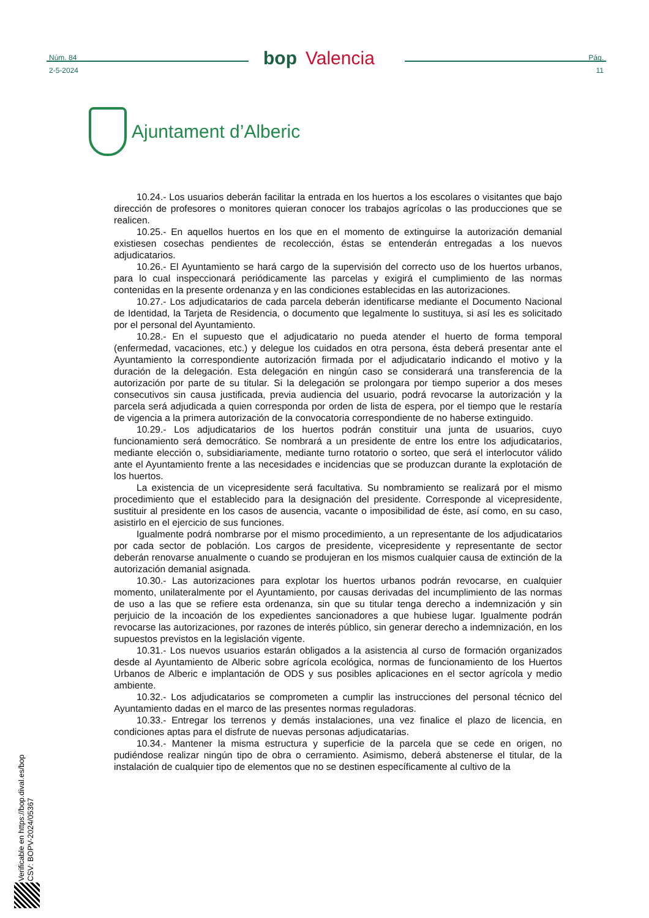Núm. 84
2-5-2024
bop Valencia
Pág.
11
Ajuntament d’Alberic
10.24.- Los usuarios deberán facilitar la entrada en los huertos a los escolares o visitantes que bajo dirección de profesores o monitores quieran conocer los trabajos agrícolas o las producciones que se realicen.
10.25.- En aquellos huertos en los que en el momento de extinguirse la autorización demanial existiesen cosechas pendientes de recolección, éstas se entenderán entregadas a los nuevos adjudicatarios.
10.26.- El Ayuntamiento se hará cargo de la supervisión del correcto uso de los huertos urbanos, para lo cual inspeccionará periódicamente las parcelas y exigirá el cumplimiento de las normas contenidas en la presente ordenanza y en las condiciones establecidas en las autorizaciones.
10.27.- Los adjudicatarios de cada parcela deberán identificarse mediante el Documento Nacional de Identidad, la Tarjeta de Residencia, o documento que legalmente lo sustituya, si así les es solicitado por el personal del Ayuntamiento.
10.28.- En el supuesto que el adjudicatario no pueda atender el huerto de forma temporal (enfermedad, vacaciones, etc.) y delegue los cuidados en otra persona, ésta deberá presentar ante el Ayuntamiento la correspondiente autorización firmada por el adjudicatario indicando el motivo y la duración de la delegación. Esta delegación en ningún caso se considerará una transferencia de la autorización por parte de su titular. Si la delegación se prolongara por tiempo superior a dos meses consecutivos sin causa justificada, previa audiencia del usuario, podrá revocarse la autorización y la parcela será adjudicada a quien corresponda por orden de lista de espera, por el tiempo que le restaría de vigencia a la primera autorización de la convocatoria correspondiente de no haberse extinguido.
10.29.- Los adjudicatarios de los huertos podrán constituir una junta de usuarios, cuyo funcionamiento será democrático. Se nombrará a un presidente de entre los entre los adjudicatarios, mediante elección o, subsidiariamente, mediante turno rotatorio o sorteo, que será el interlocutor válido ante el Ayuntamiento frente a las necesidades e incidencias que se produzcan durante la explotación de los huertos.
La existencia de un vicepresidente será facultativa. Su nombramiento se realizará por el mismo procedimiento que el establecido para la designación del presidente. Corresponde al vicepresidente, sustituir al presidente en los casos de ausencia, vacante o imposibilidad de éste, así como, en su caso, asistirlo en el ejercicio de sus funciones.
Igualmente podrá nombrarse por el mismo procedimiento, a un representante de los adjudicatarios por cada sector de población. Los cargos de presidente, vicepresidente y representante de sector deberán renovarse anualmente o cuando se produjeran en los mismos cualquier causa de extinción de la autorización demanial asignada.
10.30.- Las autorizaciones para explotar los huertos urbanos podrán revocarse, en cualquier momento, unilateralmente por el Ayuntamiento, por causas derivadas del incumplimiento de las normas de uso a las que se refiere esta ordenanza, sin que su titular tenga derecho a indemnización y sin perjuicio de la incoación de los expedientes sancionadores a que hubiese lugar. Igualmente podrán revocarse las autorizaciones, por razones de interés público, sin generar derecho a indemnización, en los supuestos previstos en la legislación vigente.
10.31.- Los nuevos usuarios estarán obligados a la asistencia al curso de formación organizados desde al Ayuntamiento de Alberic sobre agrícola ecológica, normas de funcionamiento de los Huertos Urbanos de Alberic e implantación de ODS y sus posibles aplicaciones en el sector agrícola y medio ambiente.
10.32.- Los adjudicatarios se comprometen a cumplir las instrucciones del personal técnico del Ayuntamiento dadas en el marco de las presentes normas reguladoras.
10.33.- Entregar los terrenos y demás instalaciones, una vez finalice el plazo de licencia, en condiciones aptas para el disfrute de nuevas personas adjudicatarias.
10.34.- Mantener la misma estructura y superficie de la parcela que se cede en origen, no pudiéndose realizar ningún tipo de obra o cerramiento. Asimismo, deberá abstenerse el titular, de la instalación de cualquier tipo de elementos que no se destinen específicamente al cultivo de la
Verificable en https://bop.dival.es/bop
CSV: BOPV-2024/05367